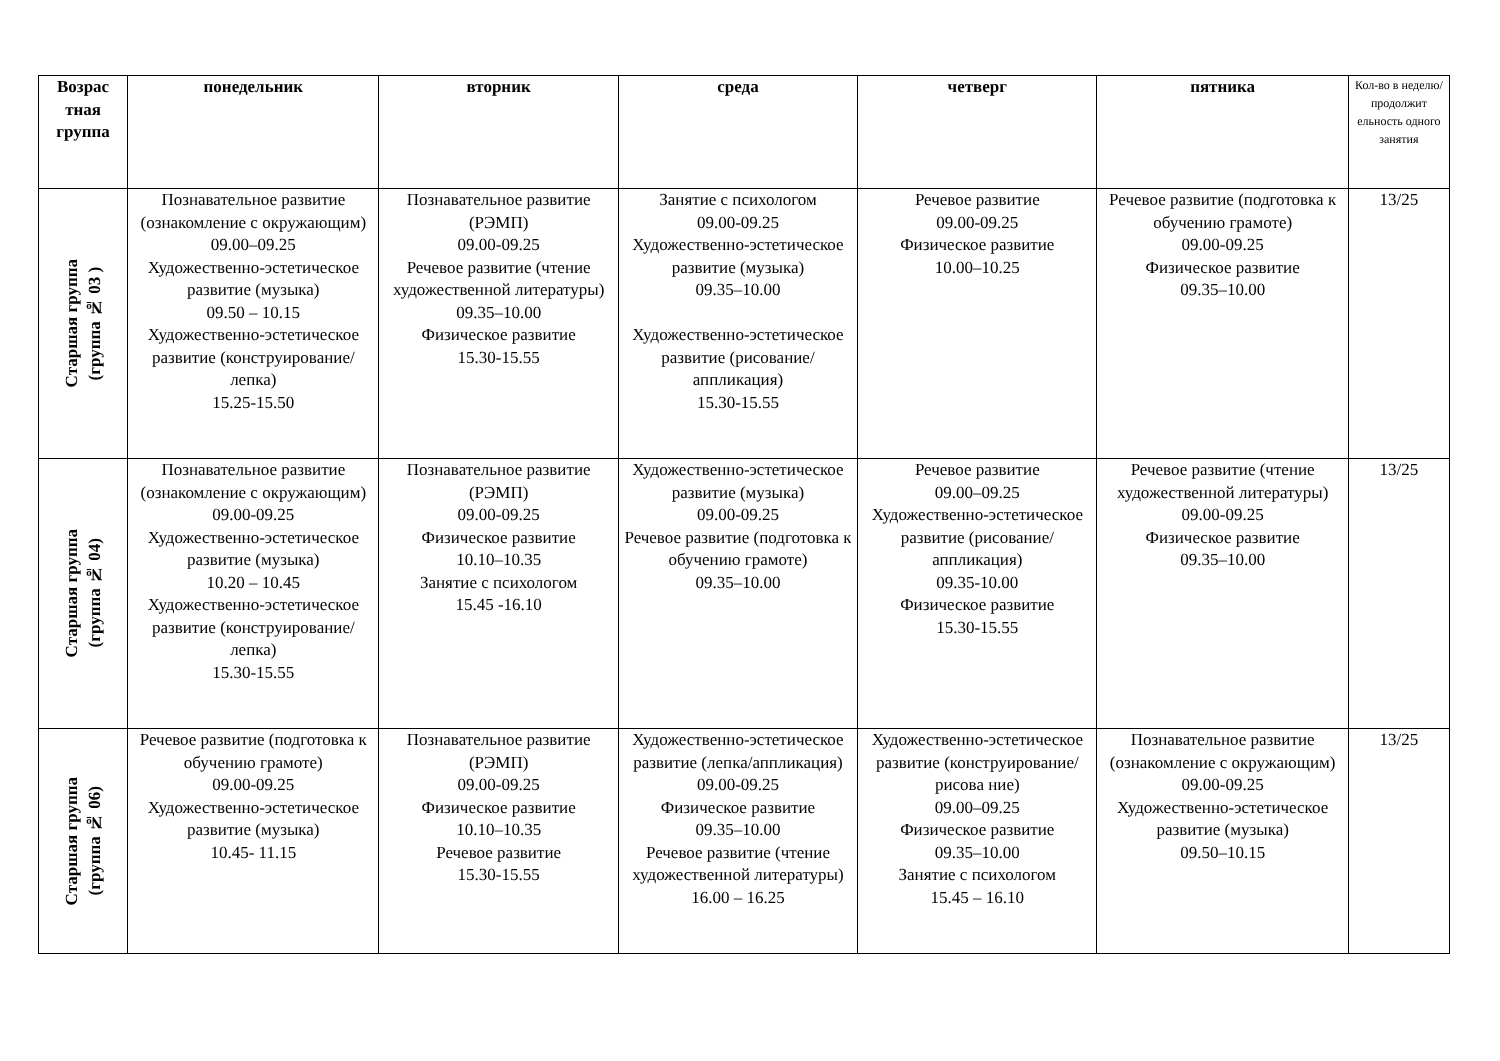| Возрас тная группа | понедельник | вторник | среда | четверг | пятника | Кол-во в неделю/ продолжит ельность одного занятия |
| --- | --- | --- | --- | --- | --- | --- |
| Старшая группа (группа № 03 ) | Познавательное развитие (ознакомление с окружающим) 09.00–09.25 Художественно-эстетическое развитие (музыка) 09.50 – 10.15 Художественно-эстетическое развитие (конструирование/лепка) 15.25-15.50 | Познавательное развитие (РЭМП) 09.00-09.25 Речевое развитие (чтение художественной литературы) 09.35–10.00 Физическое развитие 15.30-15.55 | Занятие с психологом 09.00-09.25 Художественно-эстетическое развитие (музыка) 09.35–10.00 Художественно-эстетическое развитие (рисование/аппликация) 15.30-15.55 | Речевое развитие 09.00-09.25 Физическое развитие 10.00–10.25 | Речевое развитие (подготовка к обучению грамоте) 09.00-09.25 Физическое развитие 09.35–10.00 | 13/25 |
| Старшая группа (группа № 04) | Познавательное развитие (ознакомление с окружающим) 09.00-09.25 Художественно-эстетическое развитие (музыка) 10.20 – 10.45 Художественно-эстетическое развитие (конструирование/лепка) 15.30-15.55 | Познавательное развитие (РЭМП) 09.00-09.25 Физическое развитие 10.10–10.35 Занятие с психологом 15.45 -16.10 | Художественно-эстетическое развитие (музыка) 09.00-09.25 Речевое развитие (подготовка к обучению грамоте) 09.35–10.00 | Речевое развитие 09.00–09.25 Художественно-эстетическое развитие (рисование/аппликация) 09.35-10.00 Физическое развитие 15.30-15.55 | Речевое развитие (чтение художественной литературы) 09.00-09.25 Физическое развитие 09.35–10.00 | 13/25 |
| Старшая группа (группа № 06) | Речевое развитие (подготовка к обучению грамоте) 09.00-09.25 Художественно-эстетическое развитие (музыка) 10.45- 11.15 | Познавательное развитие (РЭМП) 09.00-09.25 Физическое развитие 10.10–10.35 Речевое развитие 15.30-15.55 | Художественно-эстетическое развитие (лепка/аппликация) 09.00-09.25 Физическое развитие 09.35–10.00 Речевое развитие (чтение художественной литературы) 16.00 – 16.25 | Художественно-эстетическое развитие (конструирование/рисова ние) 09.00–09.25 Физическое развитие 09.35–10.00 Занятие с психологом 15.45 – 16.10 | Познавательное развитие (ознакомление с окружающим) 09.00-09.25 Художественно-эстетическое развитие (музыка) 09.50–10.15 | 13/25 |